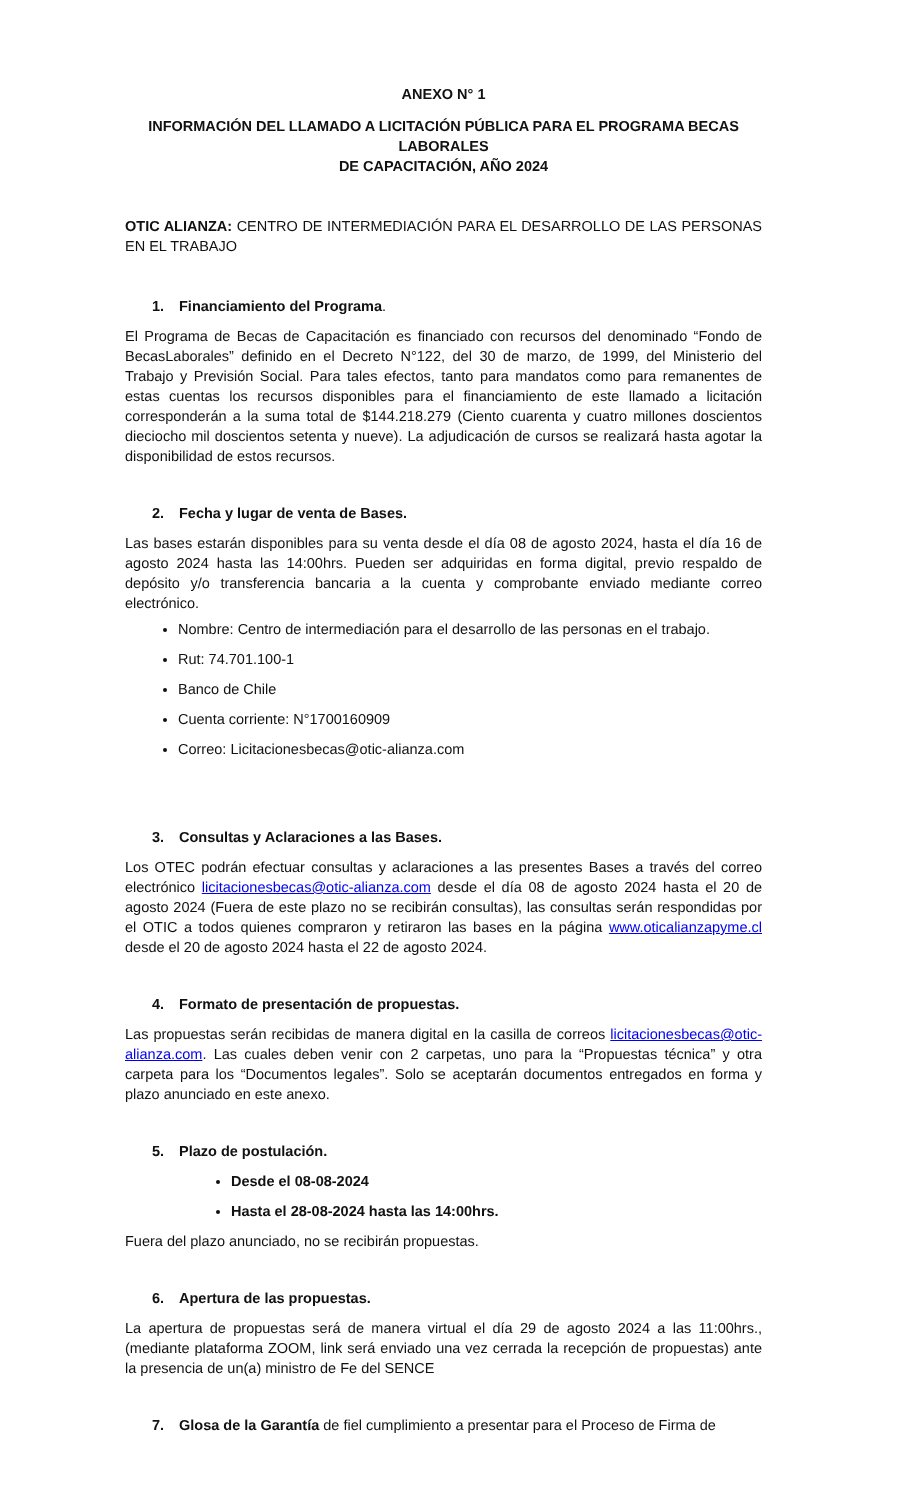ANEXO N° 1
INFORMACIÓN DEL LLAMADO A LICITACIÓN PÚBLICA PARA EL PROGRAMA BECAS LABORALES
DE CAPACITACIÓN, AÑO 2024
OTIC ALIANZA: CENTRO DE INTERMEDIACIÓN PARA EL DESARROLLO DE LAS PERSONAS EN EL TRABAJO
1. Financiamiento del Programa.
El Programa de Becas de Capacitación es financiado con recursos del denominado “Fondo de BecasLaborales” definido en el Decreto N°122, del 30 de marzo, de 1999, del Ministerio del Trabajo y Previsión Social. Para tales efectos, tanto para mandatos como para remanentes de estas cuentas los recursos disponibles para el financiamiento de este llamado a licitación corresponderán a la suma total de $144.218.279 (Ciento cuarenta y cuatro millones doscientos dieciocho mil doscientos setenta y nueve). La adjudicación de cursos se realizará hasta agotar la disponibilidad de estos recursos.
2. Fecha y lugar de venta de Bases.
Las bases estarán disponibles para su venta desde el día 08 de agosto 2024, hasta el día 16 de agosto 2024 hasta las 14:00hrs. Pueden ser adquiridas en forma digital, previo respaldo de depósito y/o transferencia bancaria a la cuenta y comprobante enviado mediante correo electrónico.
Nombre: Centro de intermediación para el desarrollo de las personas en el trabajo.
Rut: 74.701.100-1
Banco de Chile
Cuenta corriente: N°1700160909
Correo: Licitacionesbecas@otic-alianza.com
3. Consultas y Aclaraciones a las Bases.
Los OTEC podrán efectuar consultas y aclaraciones a las presentes Bases a través del correo electrónico licitacionesbecas@otic-alianza.com desde el día 08 de agosto 2024 hasta el 20 de agosto 2024 (Fuera de este plazo no se recibirán consultas), las consultas serán respondidas por el OTIC a todos quienes compraron y retiraron las bases en la página www.oticalianzapyme.cl desde el 20 de agosto 2024 hasta el 22 de agosto 2024.
4. Formato de presentación de propuestas.
Las propuestas serán recibidas de manera digital en la casilla de correos licitacionesbecas@otic-alianza.com. Las cuales deben venir con 2 carpetas, uno para la “Propuestas técnica” y otra carpeta para los “Documentos legales”. Solo se aceptarán documentos entregados en forma y plazo anunciado en este anexo.
5. Plazo de postulación.
Desde el 08-08-2024
Hasta el 28-08-2024 hasta las 14:00hrs.
Fuera del plazo anunciado, no se recibirán propuestas.
6. Apertura de las propuestas.
La apertura de propuestas será de manera virtual el día 29 de agosto 2024 a las 11:00hrs., (mediante plataforma ZOOM, link será enviado una vez cerrada la recepción de propuestas) ante la presencia de un(a) ministro de Fe del SENCE
7. Glosa de la Garantía de fiel cumplimiento a presentar para el Proceso de Firma de